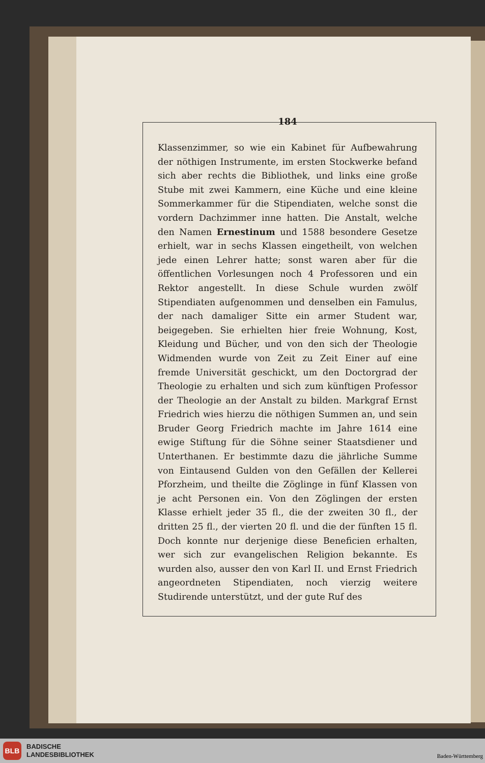184
Klassenzimmer, so wie ein Kabinet für Aufbewahrung der nöthigen Instrumente, im ersten Stockwerke befand sich aber rechts die Bibliothek, und links eine große Stube mit zwei Kammern, eine Küche und eine kleine Sommerkammer für die Stipendiaten, welche sonst die vordern Dachzimmer inne hatten. Die Anstalt, welche den Namen Ernestinum und 1588 besondere Gesetze erhielt, war in sechs Klassen eingetheilt, von welchen jede einen Lehrer hatte; sonst waren aber für die öffentlichen Vorlesungen noch 4 Professoren und ein Rektor angestellt. In diese Schule wurden zwölf Stipendiaten aufgenommen und denselben ein Famulus, der nach damaliger Sitte ein armer Student war, beigegeben. Sie erhielten hier freie Wohnung, Kost, Kleidung und Bücher, und von den sich der Theologie Widmenden wurde von Zeit zu Zeit Einer auf eine fremde Universität geschickt, um den Doctorgrad der Theologie zu erhalten und sich zum künftigen Professor der Theologie an der Anstalt zu bilden. Markgraf Ernst Friedrich wies hierzu die nöthigen Summen an, und sein Bruder Georg Friedrich machte im Jahre 1614 eine ewige Stiftung für die Söhne seiner Staatsdiener und Unterthanen. Er bestimmte dazu die jährliche Summe von Eintausend Gulden von den Gefällen der Kellerei Pforzheim, und theilte die Zöglinge in fünf Klassen von je acht Personen ein. Von den Zöglingen der ersten Klasse erhielt jeder 35 fl., die der zweiten 30 fl., der dritten 25 fl., der vierten 20 fl. und die der fünften 15 fl. Doch konnte nur derjenige diese Beneficien erhalten, wer sich zur evangelischen Religion bekannte. Es wurden also, ausser den von Karl II. und Ernst Friedrich angeordneten Stipendiaten, noch vierzig weitere Studirende unterstützt, und der gute Ruf des
BLB
BADISCHE
LANDESBIBLIOTHEK
Baden-Württemberg